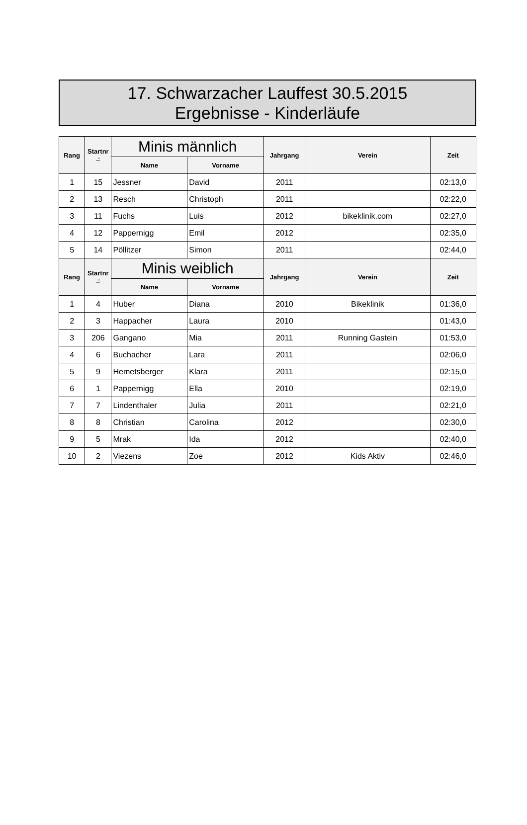17. Schwarzacher Lauffest 30.5.2015
Ergebnisse - Kinderläufe
| Rang | Startnr .: | Minis männlich | | Jahrgang | Verein | Zeit |
| --- | --- | --- | --- | --- | --- | --- |
| | | Name | Vorname | | | |
| 1 | 15 | Jessner | David | 2011 | | 02:13,0 |
| 2 | 13 | Resch | Christoph | 2011 | | 02:22,0 |
| 3 | 11 | Fuchs | Luis | 2012 | bikeklinik.com | 02:27,0 |
| 4 | 12 | Pappernigg | Emil | 2012 | | 02:35,0 |
| 5 | 14 | Pöllitzer | Simon | 2011 | | 02:44,0 |
| Rang | Startnr .: | Minis weiblich | | Jahrgang | Verein | Zeit |
| | | Name | Vorname | | | |
| 1 | 4 | Huber | Diana | 2010 | Bikeklinik | 01:36,0 |
| 2 | 3 | Happacher | Laura | 2010 | | 01:43,0 |
| 3 | 206 | Gangano | Mia | 2011 | Running Gastein | 01:53,0 |
| 4 | 6 | Buchacher | Lara | 2011 | | 02:06,0 |
| 5 | 9 | Hemetsberger | Klara | 2011 | | 02:15,0 |
| 6 | 1 | Pappernigg | Ella | 2010 | | 02:19,0 |
| 7 | 7 | Lindenthaler | Julia | 2011 | | 02:21,0 |
| 8 | 8 | Christian | Carolina | 2012 | | 02:30,0 |
| 9 | 5 | Mrak | Ida | 2012 | | 02:40,0 |
| 10 | 2 | Viezens | Zoe | 2012 | Kids Aktiv | 02:46,0 |